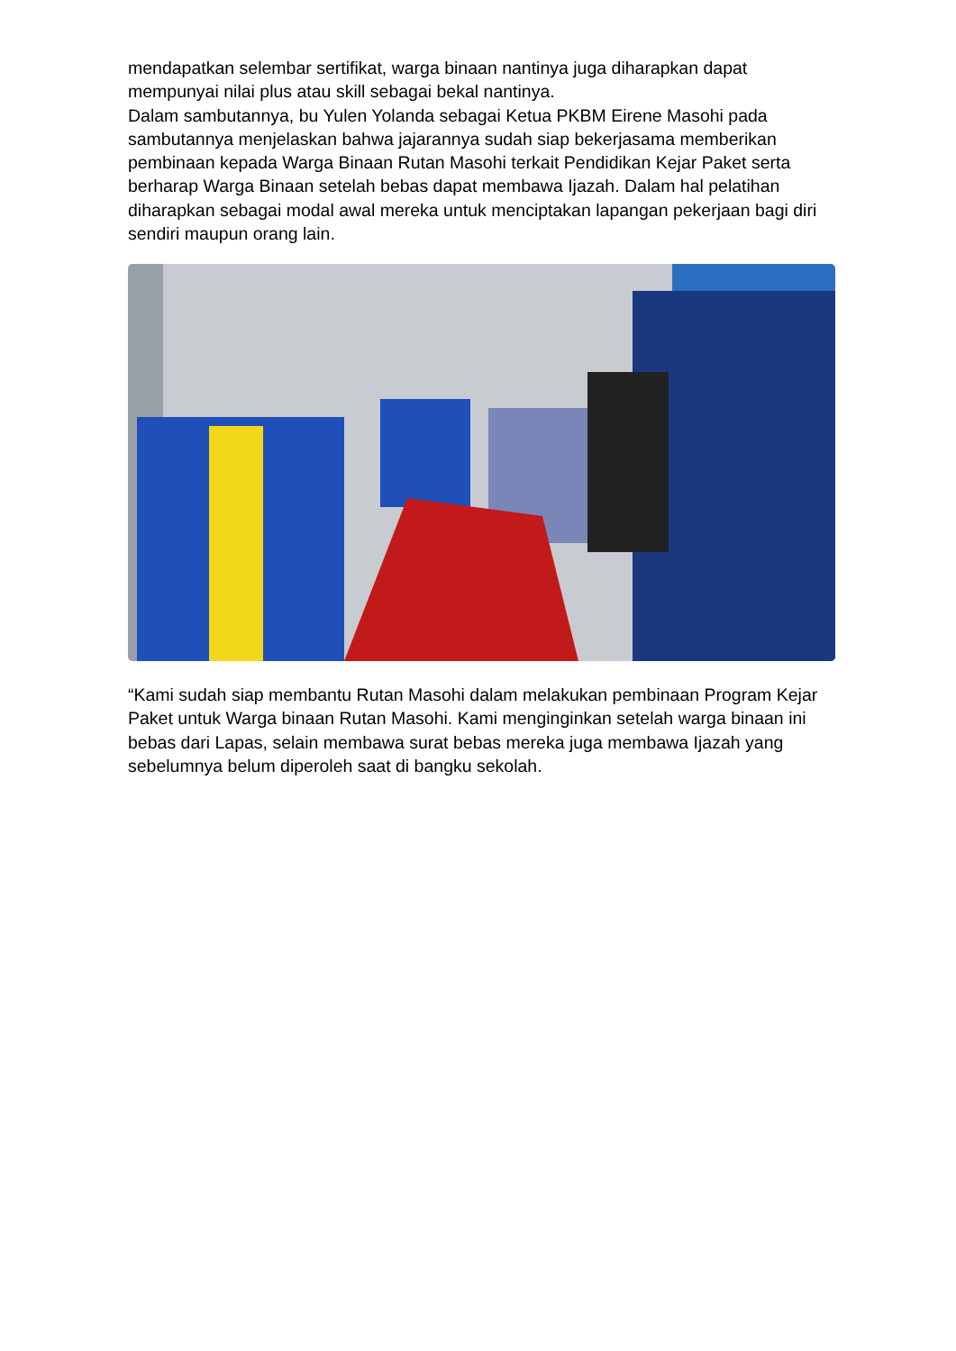mendapatkan selembar sertifikat, warga binaan nantinya juga diharapkan dapat mempunyai nilai plus atau skill sebagai bekal nantinya.
Dalam sambutannya, bu Yulen Yolanda sebagai Ketua PKBM Eirene Masohi pada sambutannya menjelaskan bahwa jajarannya sudah siap bekerjasama memberikan pembinaan kepada Warga Binaan Rutan Masohi terkait Pendidikan Kejar Paket serta berharap Warga Binaan setelah bebas dapat membawa Ijazah. Dalam hal pelatihan diharapkan sebagai modal awal mereka untuk menciptakan lapangan pekerjaan bagi diri sendiri maupun orang lain.
“Kami sudah siap membantu Rutan Masohi dalam melakukan pembinaan Program Kejar Paket untuk Warga binaan Rutan Masohi. Kami menginginkan setelah warga binaan ini bebas dari Lapas, selain membawa surat bebas mereka juga membawa Ijazah yang sebelumnya belum diperoleh saat di bangku sekolah.